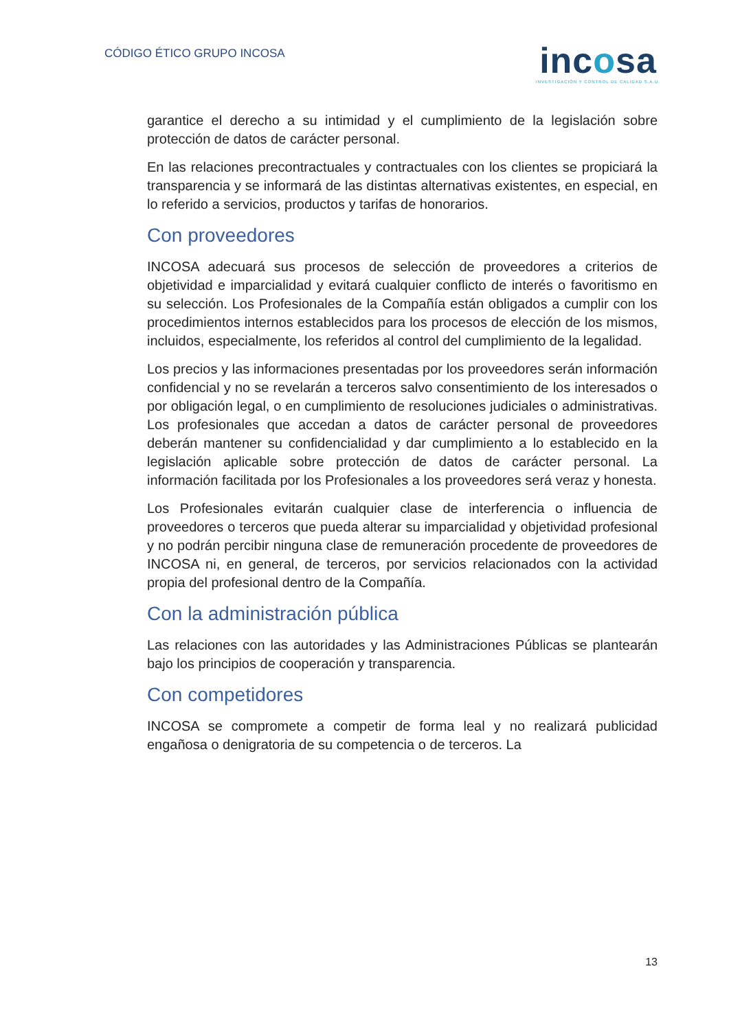CÓDIGO ÉTICO GRUPO INCOSA
incosa
INVESTIGACIÓN Y CONTROL DE CALIDAD S.A.U.
garantice el derecho a su intimidad y el cumplimiento de la legislación sobre protección de datos de carácter personal.
En las relaciones precontractuales y contractuales con los clientes se propiciará la transparencia y se informará de las distintas alternativas existentes, en especial, en lo referido a servicios, productos y tarifas de honorarios.
Con proveedores
INCOSA adecuará sus procesos de selección de proveedores a criterios de objetividad e imparcialidad y evitará cualquier conflicto de interés o favoritismo en su selección. Los Profesionales de la Compañía están obligados a cumplir con los procedimientos internos establecidos para los procesos de elección de los mismos, incluidos, especialmente, los referidos al control del cumplimiento de la legalidad.
Los precios y las informaciones presentadas por los proveedores serán información confidencial y no se revelarán a terceros salvo consentimiento de los interesados o por obligación legal, o en cumplimiento de resoluciones judiciales o administrativas. Los profesionales que accedan a datos de carácter personal de proveedores deberán mantener su confidencialidad y dar cumplimiento a lo establecido en la legislación aplicable sobre protección de datos de carácter personal. La información facilitada por los Profesionales a los proveedores será veraz y honesta.
Los Profesionales evitarán cualquier clase de interferencia o influencia de proveedores o terceros que pueda alterar su imparcialidad y objetividad profesional y no podrán percibir ninguna clase de remuneración procedente de proveedores de INCOSA ni, en general, de terceros, por servicios relacionados con la actividad propia del profesional dentro de la Compañía.
Con la administración pública
Las relaciones con las autoridades y las Administraciones Públicas se plantearán bajo los principios de cooperación y transparencia.
Con competidores
INCOSA se compromete a competir de forma leal y no realizará publicidad engañosa o denigratoria de su competencia o de terceros. La
13